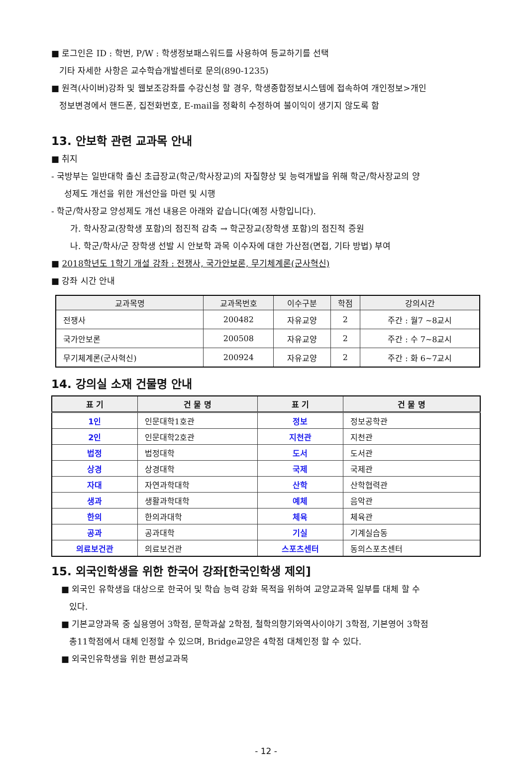■ 로그인은 ID : 학번, P/W : 학생정보패스워드를 사용하여 등교하기를 선택
기타 자세한 사항은 교수학습개발센터로 문의(890-1235)
■ 원격(사이버)강좌 및 웹보조강좌를 수강신청 할 경우, 학생종합정보시스템에 접속하여 개인정보>개인
정보변경에서 핸드폰, 집전화번호, E-mail을 정확히 수정하여 불이익이 생기지 않도록 함
13. 안보학 관련 교과목 안내
■ 취지
- 국방부는 일반대학 출신 초급장교(학군/학사장교)의 자질향상 및 능력개발을 위해 학군/학사장교의 양
성제도 개선을 위한 개선안을 마련 및 시행
- 학군/학사장교 양성제도 개선 내용은 아래와 같습니다(예정 사항입니다).
가. 학사장교(장학생 포함)의 점진적 감축 → 학군장교(장학생 포함)의 점진적 증원
나. 학군/학사/군 장학생 선발 시 안보학 과목 이수자에 대한 가산점(면접, 기타 방법) 부여
■ 2018학년도 1학기 개설 강좌 : 전쟁사, 국가안보론, 무기체계론(군사혁신)
■ 강좌 시간 안내
| 교과목명 | 교과목번호 | 이수구분 | 학점 | 강의시간 |
| --- | --- | --- | --- | --- |
| 전쟁사 | 200482 | 자유교양 | 2 | 주간 : 월7 ~8교시 |
| 국가안보론 | 200508 | 자유교양 | 2 | 주간 : 수 7~8교시 |
| 무기체계론(군사혁신) | 200924 | 자유교양 | 2 | 주간 : 화 6~7교시 |
14. 강의실 소재 건물명 안내
| 표 기 | 건 물 명 | 표 기 | 건 물 명 |
| --- | --- | --- | --- |
| 1인 | 인문대학1호관 | 정보 | 정보공학관 |
| 2인 | 인문대학2호관 | 지천관 | 지천관 |
| 법정 | 법정대학 | 도서 | 도서관 |
| 상경 | 상경대학 | 국제 | 국제관 |
| 자대 | 자연과학대학 | 산학 | 산학협력관 |
| 생과 | 생활과학대학 | 예체 | 음악관 |
| 한의 | 한의과대학 | 체육 | 체육관 |
| 공과 | 공과대학 | 기실 | 기계실습동 |
| 의료보건관 | 의료보건관 | 스포츠센터 | 동의스포츠센터 |
15. 외국인학생을 위한 한국어 강좌[한국인학생 제외]
■ 외국인 유학생을 대상으로 한국어 및 학습 능력 강화 목적을 위하여 교양교과목 일부를 대체 할 수
있다.
■ 기본교양과목 중 실용영어 3학점, 문학과삶 2학점, 철학의향기와역사이야기 3학점, 기본영어 3학점
총11학점에서 대체 인정할 수 있으며, Bridge교양은 4학점 대체인정 할 수 있다.
■ 외국인유학생을 위한 편성교과목
- 12 -